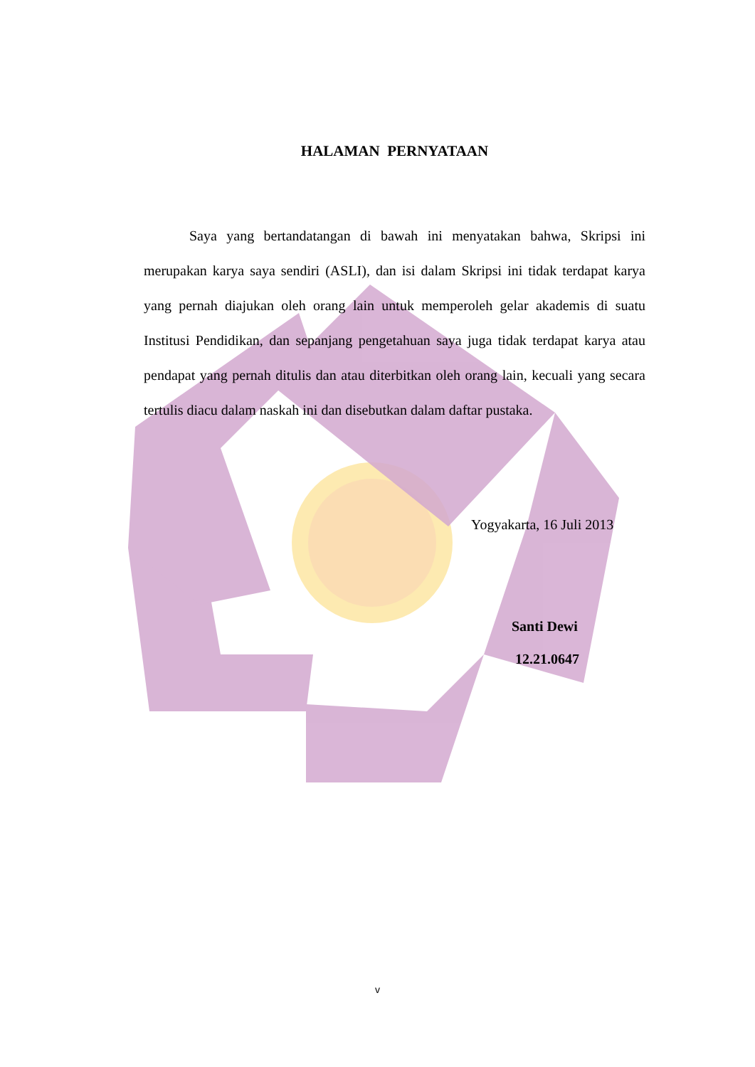HALAMAN PERNYATAAN
Saya yang bertandatangan di bawah ini menyatakan bahwa, Skripsi ini merupakan karya saya sendiri (ASLI), dan isi dalam Skripsi ini tidak terdapat karya yang pernah diajukan oleh orang lain untuk memperoleh gelar akademis di suatu Institusi Pendidikan, dan sepanjang pengetahuan saya juga tidak terdapat karya atau pendapat yang pernah ditulis dan atau diterbitkan oleh orang lain, kecuali yang secara tertulis diacu dalam naskah ini dan disebutkan dalam daftar pustaka.
Yogyakarta, 16 Juli 2013
Santi Dewi
12.21.0647
v